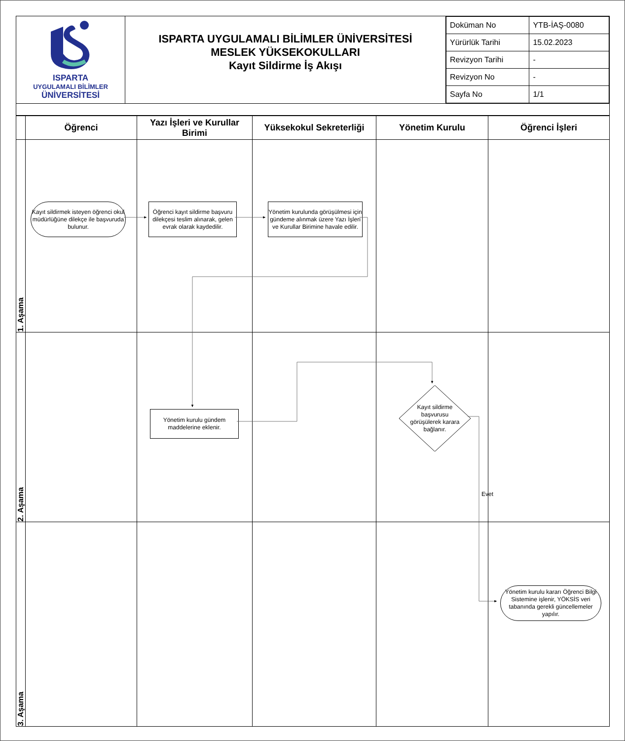| ISPARTA UYGULAMALI BİLİMLER ÜNİVERSİTESİ | ISPARTA UYGULAMALI BİLİMLER ÜNİVERSİTESİ MESLEK YÜKSEKOKULLARI Kayıt Sildirme İş Akışı | / Doküman No / YTB-İAŞ-0080 / / Yürürlük Tarihi / 15.02.2023 / / Revizyon Tarihi / - / / Revizyon No / - / / Sayfa No / 1/1 / |
| | Öğrenci | Yazı İşleri ve Kurullar Birimi | Yüksekokul Sekreterliği | Yönetim Kurulu | Öğrenci İşleri |
| --- | --- | --- | --- | --- | --- |
| 1. Aşama | Kayıt sildirmek isteyen öğrenci okul müdürlüğüne dilekçe ile başvuruda bulunur. | Öğrenci kayıt sildirme başvuru dilekçesi teslim alınarak, gelen evrak olarak kaydedilir. | Yönetim kurulunda görüşülmesi için gündeme alınmak üzere Yazı İşleri ve Kurullar Birimine havale edilir. | | |
| 2. Aşama | | Yönetim kurulu gündem maddelerine eklenir. | | Kayıt sildirme başvurusu görüşülerek karara bağlanır. | Evet |
| 3. Aşama | | | | | Yönetim kurulu kararı Öğrenci Bilgi Sistemine işlenir, YÖKSİS veri tabanında gerekli güncellemeler yapılır. |